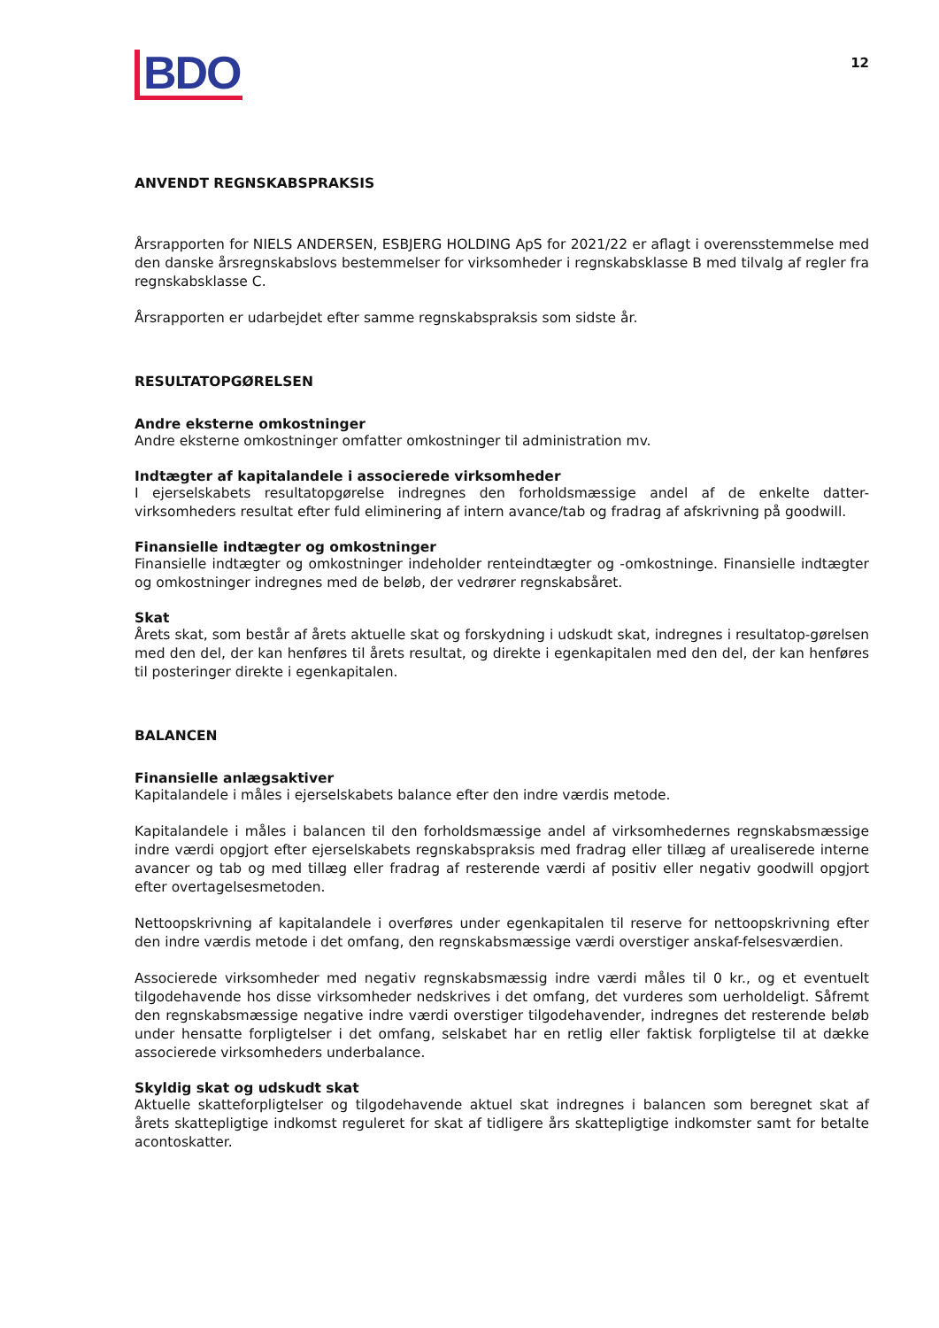BDO
12
ANVENDT REGNSKABSPRAKSIS
Årsrapporten for NIELS ANDERSEN, ESBJERG HOLDING ApS for 2021/22 er aflagt i overensstemmelse med den danske årsregnskabslovs bestemmelser for virksomheder i regnskabsklasse B med tilvalg af regler fra regnskabsklasse C.
Årsrapporten er udarbejdet efter samme regnskabspraksis som sidste år.
RESULTATOPGØRELSEN
Andre eksterne omkostninger
Andre eksterne omkostninger omfatter omkostninger til administration mv.
Indtægter af kapitalandele i associerede virksomheder
I ejerselskabets resultatopgørelse indregnes den forholdsmæssige andel af de enkelte datter-virksomheders resultat efter fuld eliminering af intern avance/tab og fradrag af afskrivning på goodwill.
Finansielle indtægter og omkostninger
Finansielle indtægter og omkostninger indeholder renteindtægter og -omkostninge. Finansielle indtægter og omkostninger indregnes med de beløb, der vedrører regnskabsåret.
Skat
Årets skat, som består af årets aktuelle skat og forskydning i udskudt skat, indregnes i resultatop-gørelsen med den del, der kan henføres til årets resultat, og direkte i egenkapitalen med den del, der kan henføres til posteringer direkte i egenkapitalen.
BALANCEN
Finansielle anlægsaktiver
Kapitalandele i måles i ejerselskabets balance efter den indre værdis metode.
Kapitalandele i måles i balancen til den forholdsmæssige andel af virksomhedernes regnskabsmæssige indre værdi opgjort efter ejerselskabets regnskabspraksis med fradrag eller tillæg af urealiserede interne avancer og tab og med tillæg eller fradrag af resterende værdi af positiv eller negativ goodwill opgjort efter overtagelsesmetoden.
Nettoopskrivning af kapitalandele i overføres under egenkapitalen til reserve for nettoopskrivning efter den indre værdis metode i det omfang, den regnskabsmæssige værdi overstiger anskaf-felsesværdien.
Associerede virksomheder med negativ regnskabsmæssig indre værdi måles til 0 kr., og et eventuelt tilgodehavende hos disse virksomheder nedskrives i det omfang, det vurderes som uerholdeligt. Såfremt den regnskabsmæssige negative indre værdi overstiger tilgodehavender, indregnes det resterende beløb under hensatte forpligtelser i det omfang, selskabet har en retlig eller faktisk forpligtelse til at dække associerede virksomheders underbalance.
Skyldig skat og udskudt skat
Aktuelle skatteforpligtelser og tilgodehavende aktuel skat indregnes i balancen som beregnet skat af årets skattepligtige indkomst reguleret for skat af tidligere års skattepligtige indkomster samt for betalte acontoskatter.